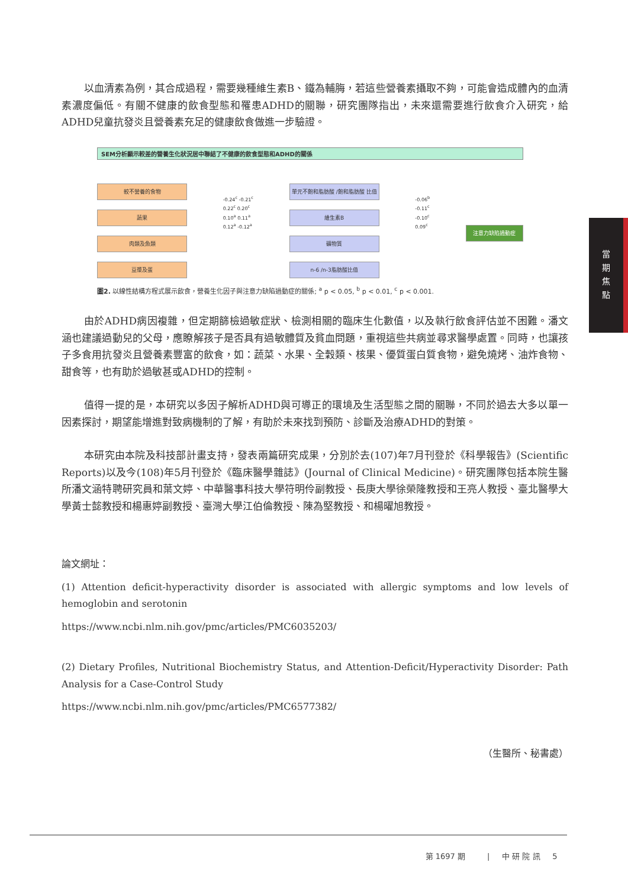以血清素為例，其合成過程，需要幾種維生素B、鐵為輔脢，若這些營養素攝取不夠，可能會造成體內的血清素濃度偏低。有關不健康的飲食型態和罹患ADHD的關聯，研究團隊指出，未來還需要進行飲食介入研究，給ADHD兒童抗發炎且營養素充足的健康飲食做進一步驗證。
SEM分析顯示較差的營養生化狀況居中聯結了不健康的飲食型態和ADHD的關係
較不營養的食物
蔬果
肉類及魚類
豆漿及蛋
-0.24<sup>c</sup> -0.21<sup>c</sup>
0.22<sup>c</sup> 0.20<sup>c</sup>
0.10<sup>a</sup> 0.11<sup>a</sup>
0.12<sup>a</sup> -0.12<sup>a</sup>
單元不飽和脂肪酸 /飽和脂肪酸 比值
維生素B
礦物質
n-6 /n-3脂肪酸比值
-0.06<sup>b</sup>
-0.11<sup>c</sup>
-0.10<sup>c</sup>
0.09<sup>c</sup>
注意力缺陷過動症
圖2. 以線性結構方程式展示飲食，營養生化因子與注意力缺陷過動症的關係; <sup>a</sup> p < 0.05, <sup>b</sup> p < 0.01, <sup>c</sup> p < 0.001.
由於ADHD病因複雜，但定期篩檢過敏症狀、檢測相關的臨床生化數值，以及執行飲食評估並不困難。潘文涵也建議過動兒的父母，應瞭解孩子是否具有過敏體質及貧血問題，重視這些共病並尋求醫學處置。同時，也讓孩子多食用抗發炎且營養素豐富的飲食，如：蔬菜、水果、全穀類、核果、優質蛋白質食物，避免燒烤、油炸食物、甜食等，也有助於過敏甚或ADHD的控制。
值得一提的是，本研究以多因子解析ADHD與可導正的環境及生活型態之間的關聯，不同於過去大多以單一因素探討，期望能增進對致病機制的了解，有助於未來找到預防、診斷及治療ADHD的對策。
本研究由本院及科技部計畫支持，發表兩篇研究成果，分別於去(107)年7月刊登於《科學報告》(Scientific Reports)以及今(108)年5月刊登於《臨床醫學雜誌》(Journal of Clinical Medicine)。研究團隊包括本院生醫所潘文涵特聘研究員和葉文婷、中華醫事科技大學符明伶副教授、長庚大學徐榮隆教授和王亮人教授、臺北醫學大學黃士懿教授和楊惠婷副教授、臺灣大學江伯倫教授、陳為堅教授、和楊曜旭教授。
論文網址：
(1) Attention deficit-hyperactivity disorder is associated with allergic symptoms and low levels of hemoglobin and serotonin
https://www.ncbi.nlm.nih.gov/pmc/articles/PMC6035203/
(2) Dietary Profiles, Nutritional Biochemistry Status, and Attention-Deficit/Hyperactivity Disorder: Path Analysis for a Case-Control Study
https://www.ncbi.nlm.nih.gov/pmc/articles/PMC6577382/
（生醫所、秘書處）
當
期
焦
點
第 1697 期 | 中 研 院 訊 5